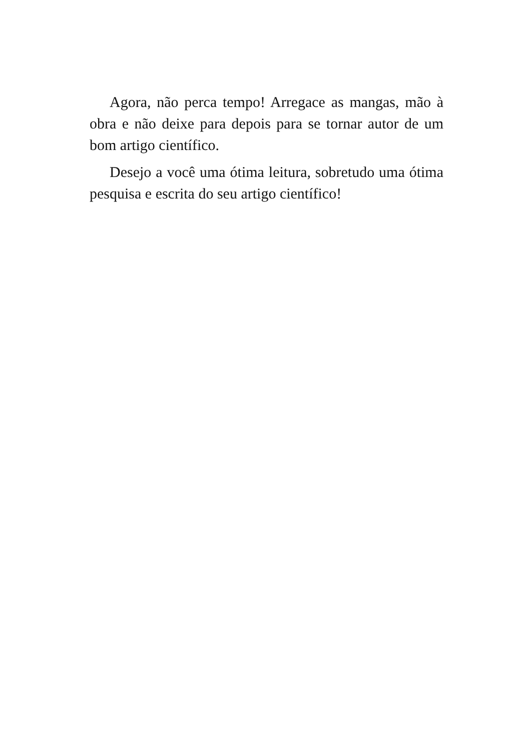Agora, não perca tempo! Arregace as mangas, mão à obra e não deixe para depois para se tornar autor de um bom artigo científico.
Desejo a você uma ótima leitura, sobretudo uma ótima pesquisa e escrita do seu artigo científico!